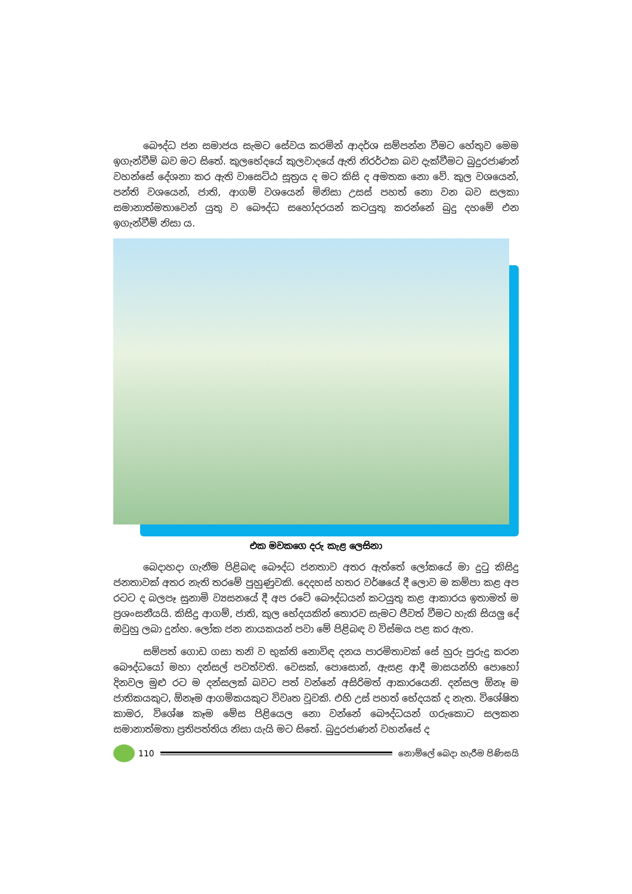බෞද්ධ ජන සමාජය සැමට සේවය කරමින් ආදර්ශ සම්පන්න වීමට හේතුව මෙම ඉගැන්වීම් බව මට සිතේ. කුලභේදයේ කුලවාදයේ ඇති නිරර්ථක බව දැක්වීමට බුදුරජාණන් වහන්සේ දේශනා කර ඇති වාසෙට්ඨ සූත්‍රය ද මට කිසි ද අමතක නො වේ. කුල වශයෙන්, පන්ති වශයෙන්, ජාති, ආගම් වශයෙන් මිනිසා උසස් පහත් නො වන බව සලකා සමානාත්මතාවෙන් යුතු ව බෞද්ධ සහෝදරයන් කටයුතු කරන්නේ බුදු දහමේ එන ඉගැන්වීම් නිසා ය.
එක මවකගෙ දරු කැළ ලෙසිනා
බෙදාහදා ගැනීම පිළිබඳ බෞද්ධ ජනතාව අතර ඇත්තේ ලෝකයේ මා දුටු කිසිදු ජනතාවක් අතර නැති තරමේ පුහුණුවකි. දෙදහස් හතර වර්ෂයේ දී ලොව ම කම්පා කළ අප රටට ද බලපෑ සුනාමි ව්‍යසනයේ දී අප රටේ බෞද්ධයන් කටයුතු කළ ආකාරය ඉතාමත් ම ප්‍රශංසනීයයි. කිසිදු ආගම්, ජාති, කුල භේදයකින් තොරව සැමට ජීවත් වීමට හැකි සියලු දේ ඔවුහු ලබා දුන්හ. ලෝක ජන නායකයන් පවා මේ පිළිබඳ ව විස්මය පළ කර ඇත.
සම්පත් ගොඩ ගසා තනි ව භුක්ති නොවිඳ දනය පාරමිතාවක් සේ හුරු පුරුදු කරන බෞද්ධයෝ මහා දන්සල් පවත්වති. වෙසක්, පොසොන්, ඇසළ ආදී මාසයන්හි පොහෝ දිනවල මුළු රට ම දන්සලක් බවට පත් වන්නේ අසිරිමත් ආකාරයෙනි. දන්සල ඕනෑ ම ජාතිකයකුට, ඕනෑම ආගමිකයකුට විවෘත වූවකි. එහි උස් පහත් භේදයක් ද නැත. විශේෂිත කාමර, විශේෂ කෑම මේස පිළියෙල නො වන්නේ බෞද්ධයන් ගරුකොට සලකන සමානාත්මතා ප්‍රතිපත්තිය නිසා යැයි මට සිතේ. බුදුරජාණන් වහන්සේ ද
110 නොම්ලේ බෙදා හැරීම පිණිසයි